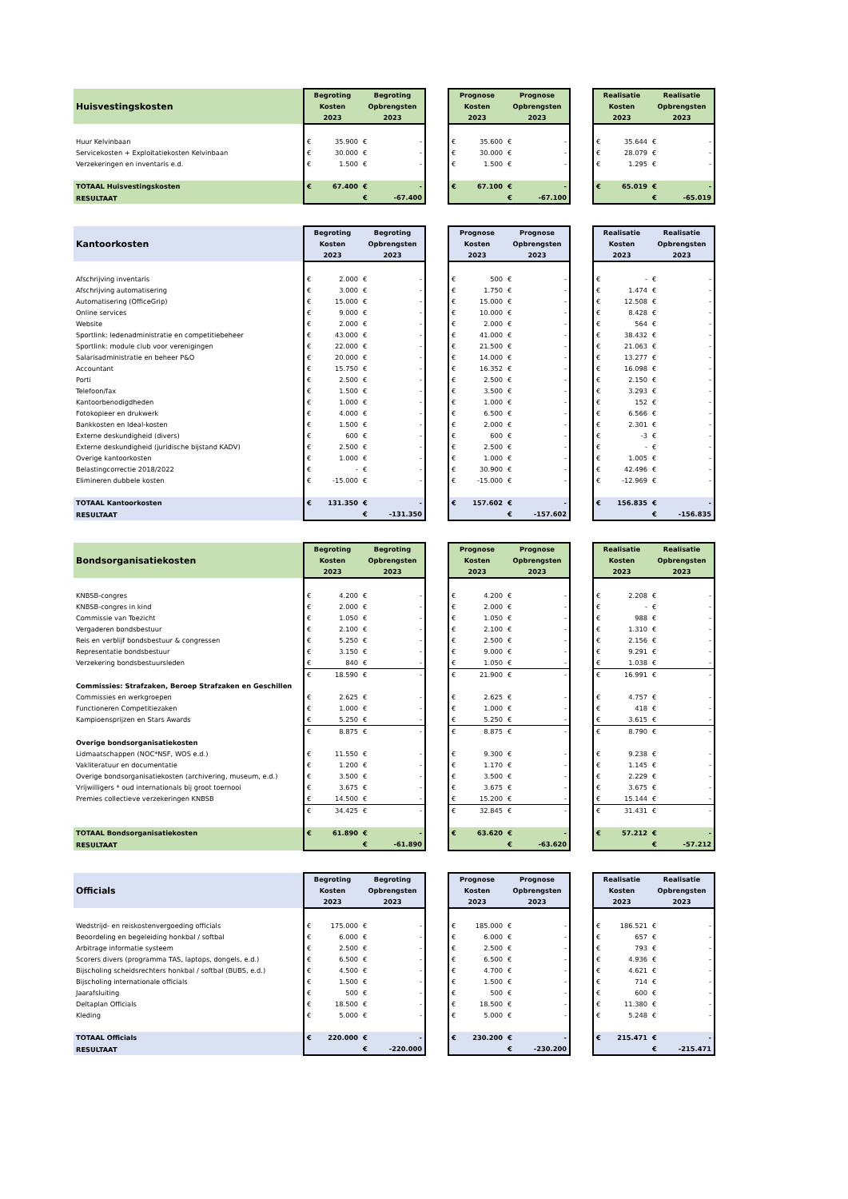| Huisvestingskosten | Begroting | | Begroting | | | Prognose | | Prognose | | | Realisatie | | Realisatie | |
| | Kosten | | Opbrengsten | | | Kosten | | Opbrengsten | | | Kosten | | Opbrengsten | |
| | 2023 | | 2023 | | | 2023 | | 2023 | | | 2023 | | 2023 | |
| Huur Kelvinbaan | € | 35.900 | € | - | | € | 35.600 | € | - | | € | 35.644 | € | - |
| Servicekosten + Exploitatiekosten Kelvinbaan | € | 30.000 | € | - | | € | 30.000 | € | - | | € | 28.079 | € | - |
| Verzekeringen en inventaris e.d. | € | 1.500 | € | - | | € | 1.500 | € | - | | € | 1.295 | € | - |
| TOTAAL Huisvestingskosten | € | 67.400 | € | - | | € | 67.100 | € | - | | € | 65.019 | € | - |
| RESULTAAT | | | € | -67.400 | | | | € | -67.100 | | | | € | -65.019 |
| Kantoorkosten | Begroting | | Begroting | | | Prognose | | Prognose | | | Realisatie | | Realisatie | |
| | Kosten | | Opbrengsten | | | Kosten | | Opbrengsten | | | Kosten | | Opbrengsten | |
| | 2023 | | 2023 | | | 2023 | | 2023 | | | 2023 | | 2023 | |
| Afschrijving inventaris | € | 2.000 | € | - | | € | 500 | € | - | | € | - | € | - |
| Afschrijving automatisering | € | 3.000 | € | - | | € | 1.750 | € | - | | € | 1.474 | € | - |
| Automatisering (OfficeGrip) | € | 15.000 | € | - | | € | 15.000 | € | - | | € | 12.508 | € | - |
| Online services | € | 9.000 | € | - | | € | 10.000 | € | - | | € | 8.428 | € | - |
| Website | € | 2.000 | € | - | | € | 2.000 | € | - | | € | 564 | € | - |
| Sportlink: ledenadministratie en competitiebeheer | € | 43.000 | € | - | | € | 41.000 | € | - | | € | 38.432 | € | - |
| Sportlink: module club voor verenigingen | € | 22.000 | € | - | | € | 21.500 | € | - | | € | 21.063 | € | - |
| Salarisadministratie en beheer P&O | € | 20.000 | € | - | | € | 14.000 | € | - | | € | 13.277 | € | - |
| Accountant | € | 15.750 | € | - | | € | 16.352 | € | - | | € | 16.098 | € | - |
| Porti | € | 2.500 | € | - | | € | 2.500 | € | - | | € | 2.150 | € | - |
| Telefoon/fax | € | 1.500 | € | - | | € | 3.500 | € | - | | € | 3.293 | € | - |
| Kantoorbenodigdheden | € | 1.000 | € | - | | € | 1.000 | € | - | | € | 152 | € | - |
| Fotokopieer en drukwerk | € | 4.000 | € | - | | € | 6.500 | € | - | | € | 6.566 | € | - |
| Bankkosten en Ideal-kosten | € | 1.500 | € | - | | € | 2.000 | € | - | | € | 2.301 | € | - |
| Externe deskundigheid (divers) | € | 600 | € | - | | € | 600 | € | - | | € | -3 | € | - |
| Externe deskundigheid (juridische bijstand KADV) | € | 2.500 | € | - | | € | 2.500 | € | - | | € | - | € | - |
| Overige kantoorkosten | € | 1.000 | € | - | | € | 1.000 | € | - | | € | 1.005 | € | - |
| Belastingcorrectie 2018/2022 | € | - | € | - | | € | 30.900 | € | - | | € | 42.496 | € | - |
| Elimineren dubbele kosten | € | -15.000 | € | - | | € | -15.000 | € | - | | € | -12.969 | € | - |
| TOTAAL Kantoorkosten | € | 131.350 | € | - | | € | 157.602 | € | - | | € | 156.835 | € | - |
| RESULTAAT | | | € | -131.350 | | | | € | -157.602 | | | | € | -156.835 |
| Bondsorganisatiekosten | Begroting | | Begroting | | | Prognose | | Prognose | | | Realisatie | | Realisatie | |
| | Kosten | | Opbrengsten | | | Kosten | | Opbrengsten | | | Kosten | | Opbrengsten | |
| | 2023 | | 2023 | | | 2023 | | 2023 | | | 2023 | | 2023 | |
| KNBSB-congres | € | 4.200 | € | - | | € | 4.200 | € | - | | € | 2.208 | € | - |
| KNBSB-congres in kind | € | 2.000 | € | - | | € | 2.000 | € | - | | € | - | € | - |
| Commissie van Toezicht | € | 1.050 | € | - | | € | 1.050 | € | - | | € | 988 | € | - |
| Vergaderen bondsbestuur | € | 2.100 | € | - | | € | 2.100 | € | - | | € | 1.310 | € | - |
| Reis en verblijf bondsbestuur & congressen | € | 5.250 | € | - | | € | 2.500 | € | - | | € | 2.156 | € | - |
| Representatie bondsbestuur | € | 3.150 | € | - | | € | 9.000 | € | - | | € | 9.291 | € | - |
| Verzekering bondsbestuursleden | € | 840 | € | - | | € | 1.050 | € | - | | € | 1.038 | € | - |
| | € | 18.590 | € | - | | € | 21.900 | € | - | | € | 16.991 | € | - |
| Commissies: Strafzaken, Beroep Strafzaken en Geschillen | | | | | | | | | | | | | | |
| Commissies en werkgroepen | € | 2.625 | € | - | | € | 2.625 | € | - | | € | 4.757 | € | - |
| Functioneren Competitiezaken | € | 1.000 | € | - | | € | 1.000 | € | - | | € | 418 | € | - |
| Kampioensprijzen en Stars Awards | € | 5.250 | € | - | | € | 5.250 | € | - | | € | 3.615 | € | - |
| | € | 8.875 | € | - | | € | 8.875 | € | - | | € | 8.790 | € | - |
| Overige bondsorganisatiekosten | | | | | | | | | | | | | | |
| Lidmaatschappen (NOC*NSF, WOS e.d.) | € | 11.550 | € | - | | € | 9.300 | € | - | | € | 9.238 | € | - |
| Vakliteratuur en documentatie | € | 1.200 | € | - | | € | 1.170 | € | - | | € | 1.145 | € | - |
| Overige bondsorganisatiekosten (archivering, museum, e.d.) | € | 3.500 | € | - | | € | 3.500 | € | - | | € | 2.229 | € | - |
| Vrijwilligers * oud internationals bij groot toernooi | € | 3.675 | € | - | | € | 3.675 | € | - | | € | 3.675 | € | - |
| Premies collectieve verzekeringen KNBSB | € | 14.500 | € | - | | € | 15.200 | € | - | | € | 15.144 | € | - |
| | € | 34.425 | € | - | | € | 32.845 | € | - | | € | 31.431 | € | - |
| TOTAAL Bondsorganisatiekosten | € | 61.890 | € | - | | € | 63.620 | € | - | | € | 57.212 | € | - |
| RESULTAAT | | | € | -61.890 | | | | € | -63.620 | | | | € | -57.212 |
| Officials | Begroting | | Begroting | | | Prognose | | Prognose | | | Realisatie | | Realisatie | |
| | Kosten | | Opbrengsten | | | Kosten | | Opbrengsten | | | Kosten | | Opbrengsten | |
| | 2023 | | 2023 | | | 2023 | | 2023 | | | 2023 | | 2023 | |
| Wedstrijd- en reiskostenvergoeding officials | € | 175.000 | € | - | | € | 185.000 | € | - | | € | 186.521 | € | - |
| Beoordeling en begeleiding honkbal / softbal | € | 6.000 | € | - | | € | 6.000 | € | - | | € | 657 | € | - |
| Arbitrage informatie systeem | € | 2.500 | € | - | | € | 2.500 | € | - | | € | 793 | € | - |
| Scorers divers (programma TAS, laptops, dongels, e.d.) | € | 6.500 | € | - | | € | 6.500 | € | - | | € | 4.936 | € | - |
| Bijscholing scheidsrechters honkbal / softbal (BUBS, e.d.) | € | 4.500 | € | - | | € | 4.700 | € | - | | € | 4.621 | € | - |
| Bijscholing internationale officials | € | 1.500 | € | - | | € | 1.500 | € | - | | € | 714 | € | - |
| Jaarafsluiting | € | 500 | € | - | | € | 500 | € | - | | € | 600 | € | - |
| Deltaplan Officials | € | 18.500 | € | - | | € | 18.500 | € | - | | € | 11.380 | € | - |
| Kleding | € | 5.000 | € | - | | € | 5.000 | € | - | | € | 5.248 | € | - |
| TOTAAL Officials | € | 220.000 | € | - | | € | 230.200 | € | - | | € | 215.471 | € | - |
| RESULTAAT | | | € | -220.000 | | | | € | -230.200 | | | | € | -215.471 |